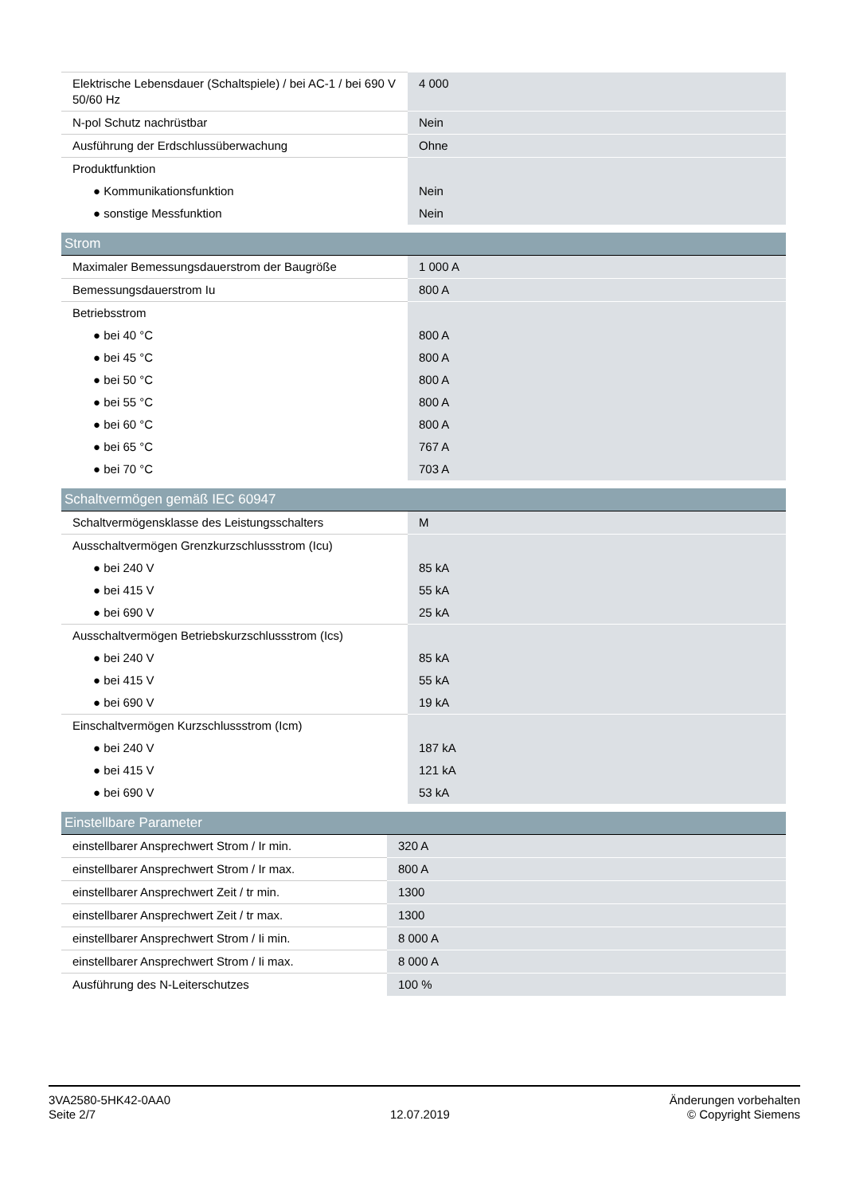| Elektrische Lebensdauer (Schaltspiele) / bei AC-1 / bei 690 V 50/60 Hz | 4 000 |
| N-pol Schutz nachrüstbar | Nein |
| Ausführung der Erdschlussüberwachung | Ohne |
| Produktfunktion | |
| ● Kommunikationsfunktion | Nein |
| ● sonstige Messfunktion | Nein |
| Strom | |
| --- | --- |
| Maximaler Bemessungsdauerstrom der Baugröße | 1 000 A |
| Bemessungsdauerstrom Iu | 800 A |
| Betriebsstrom | |
| ● bei 40 °C | 800 A |
| ● bei 45 °C | 800 A |
| ● bei 50 °C | 800 A |
| ● bei 55 °C | 800 A |
| ● bei 60 °C | 800 A |
| ● bei 65 °C | 767 A |
| ● bei 70 °C | 703 A |
| Schaltvermögen gemäß IEC 60947 | |
| --- | --- |
| Schaltvermögensklasse des Leistungsschalters | M |
| Ausschaltvermögen Grenzkurzschlussstrom (Icu) | |
| ● bei 240 V | 85 kA |
| ● bei 415 V | 55 kA |
| ● bei 690 V | 25 kA |
| Ausschaltvermögen Betriebskurzschlussstrom (Ics) | |
| ● bei 240 V | 85 kA |
| ● bei 415 V | 55 kA |
| ● bei 690 V | 19 kA |
| Einschaltvermögen Kurzschlussstrom (Icm) | |
| ● bei 240 V | 187 kA |
| ● bei 415 V | 121 kA |
| ● bei 690 V | 53 kA |
| Einstellbare Parameter | |
| --- | --- |
| einstellbarer Ansprechwert Strom / Ir min. | 320 A |
| einstellbarer Ansprechwert Strom / Ir max. | 800 A |
| einstellbarer Ansprechwert Zeit / tr min. | 1300 |
| einstellbarer Ansprechwert Zeit / tr max. | 1300 |
| einstellbarer Ansprechwert Strom / Ii min. | 8 000 A |
| einstellbarer Ansprechwert Strom / Ii max. | 8 000 A |
| Ausführung des N-Leiterschutzes | 100 % |
3VA2580-5HK42-0AA0
Seite 2/7
12.07.2019
Änderungen vorbehalten
© Copyright Siemens